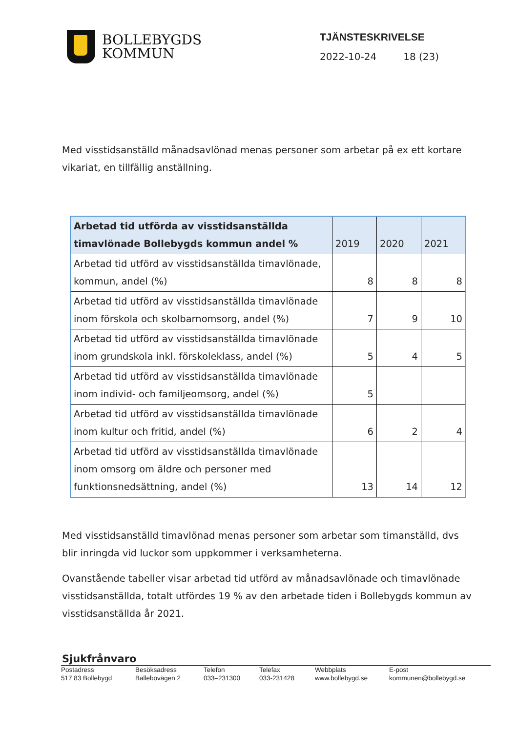BOLLEBYGDS
KOMMUN
TJÄNSTESKRIVELSE
2022-10-24 18 (23)
Med visstidsanställd månadsavlönad menas personer som arbetar på ex ett kortare vikariat, en tillfällig anställning.
| Arbetad tid utförda av visstidsanställda timavlönade Bollebygds kommun andel % | 2019 | 2020 | 2021 |
| --- | --- | --- | --- |
| Arbetad tid utförd av visstidsanställda timavlönade, kommun, andel (%) | 8 | 8 | 8 |
| Arbetad tid utförd av visstidsanställda timavlönade inom förskola och skolbarnomsorg, andel (%) | 7 | 9 | 10 |
| Arbetad tid utförd av visstidsanställda timavlönade inom grundskola inkl. förskoleklass, andel (%) | 5 | 4 | 5 |
| Arbetad tid utförd av visstidsanställda timavlönade inom individ- och familjeomsorg, andel (%) | 5 | | |
| Arbetad tid utförd av visstidsanställda timavlönade inom kultur och fritid, andel (%) | 6 | 2 | 4 |
| Arbetad tid utförd av visstidsanställda timavlönade inom omsorg om äldre och personer med funktionsnedsättning, andel (%) | 13 | 14 | 12 |
Med visstidsanställd timavlönad menas personer som arbetar som timanställd, dvs blir inringda vid luckor som uppkommer i verksamheterna.
Ovanstående tabeller visar arbetad tid utförd av månadsavlönade och timavlönade visstidsanställda, totalt utfördes 19 % av den arbetade tiden i Bollebygds kommun av visstidsanställda år 2021.
Sjukfrånvaro
Postadress
517 83 Bollebygd
Besöksadress
Ballebovägen 2
Telefon
033–231300
Telefax
033-231428
Webbplats
www.bollebygd.se
E-post
kommunen@bollebygd.se